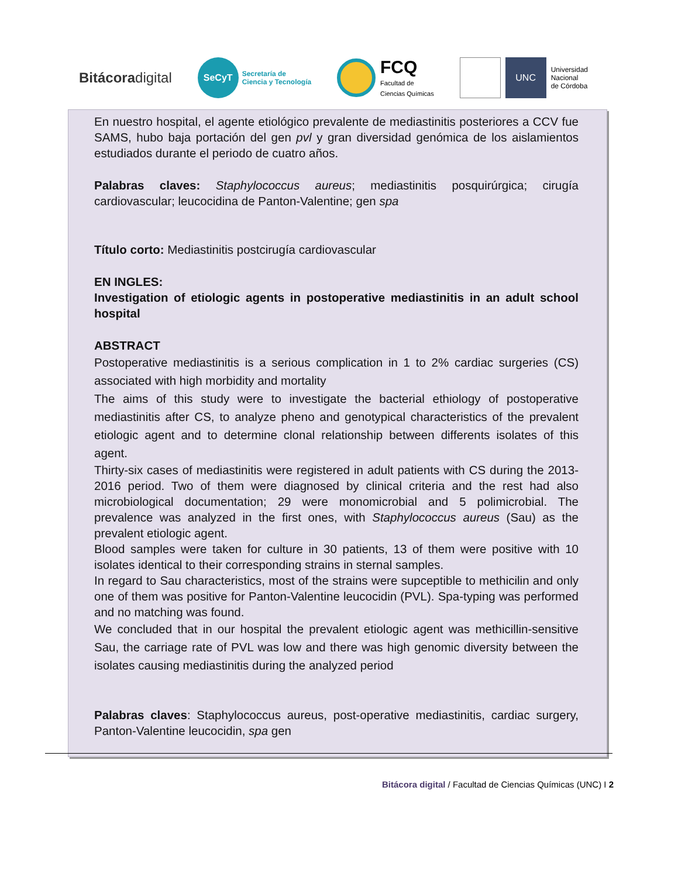Bitácoradigital
SeCyT
Secretaría de
Ciencia y Tecnología
FCQ
Facultad de
Ciencias Químicas
UNC
Universidad
Nacional
de Córdoba
En nuestro hospital, el agente etiológico prevalente de mediastinitis posteriores a CCV fue SAMS, hubo baja portación del gen pvl y gran diversidad genómica de los aislamientos estudiados durante el periodo de cuatro años.
Palabras claves: Staphylococcus aureus; mediastinitis posquirúrgica; cirugía cardiovascular; leucocidina de Panton-Valentine; gen spa
Título corto: Mediastinitis postcirugía cardiovascular
EN INGLES:
Investigation of etiologic agents in postoperative mediastinitis in an adult school hospital
ABSTRACT
Postoperative mediastinitis is a serious complication in 1 to 2% cardiac surgeries (CS) associated with high morbidity and mortality
The aims of this study were to investigate the bacterial ethiology of postoperative mediastinitis after CS, to analyze pheno and genotypical characteristics of the prevalent etiologic agent and to determine clonal relationship between differents isolates of this agent.
Thirty-six cases of mediastinitis were registered in adult patients with CS during the 2013-2016 period. Two of them were diagnosed by clinical criteria and the rest had also microbiological documentation; 29 were monomicrobial and 5 polimicrobial. The prevalence was analyzed in the first ones, with Staphylococcus aureus (Sau) as the prevalent etiologic agent.
Blood samples were taken for culture in 30 patients, 13 of them were positive with 10 isolates identical to their corresponding strains in sternal samples.
In regard to Sau characteristics, most of the strains were supceptible to methicilin and only one of them was positive for Panton-Valentine leucocidin (PVL). Spa-typing was performed and no matching was found.
We concluded that in our hospital the prevalent etiologic agent was methicillin-sensitive Sau, the carriage rate of PVL was low and there was high genomic diversity between the isolates causing mediastinitis during the analyzed period
Palabras claves: Staphylococcus aureus, post-operative mediastinitis, cardiac surgery, Panton-Valentine leucocidin, spa gen
Bitácora digital / Facultad de Ciencias Químicas (UNC) I 2